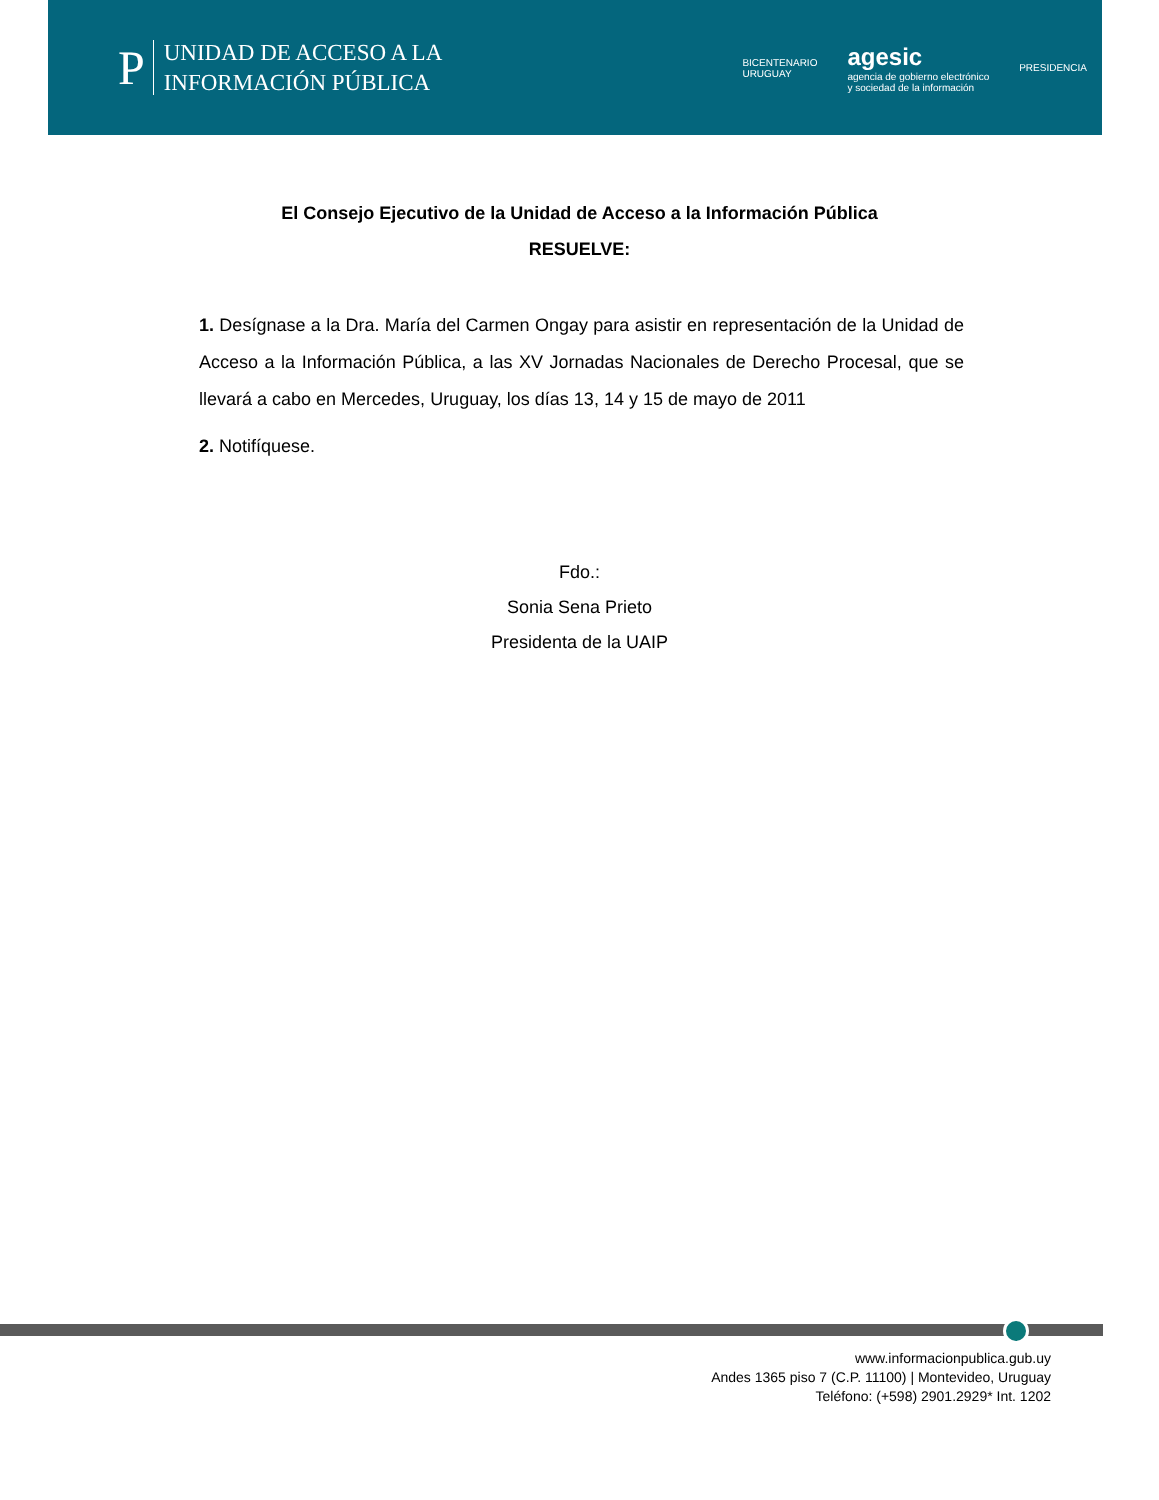P
UNIDAD DE ACCESO A LA
INFORMACIÓN PÚBLICA
BICENTENARIO
URUGUAY
agesic
agencia de gobierno electrónico
y sociedad de la información
PRESIDENCIA
El Consejo Ejecutivo de la Unidad de Acceso a la Información Pública
RESUELVE:
1. Desígnase a la Dra. María del Carmen Ongay para asistir en representación de la Unidad de Acceso a la Información Pública, a las XV Jornadas Nacionales de Derecho Procesal, que se llevará a cabo en Mercedes, Uruguay, los días 13, 14 y 15 de mayo de 2011
2. Notifíquese.
Fdo.:
Sonia Sena Prieto
Presidenta de la UAIP
www.informacionpublica.gub.uy
Andes 1365 piso 7 (C.P. 11100) | Montevideo, Uruguay
Teléfono: (+598) 2901.2929* Int. 1202